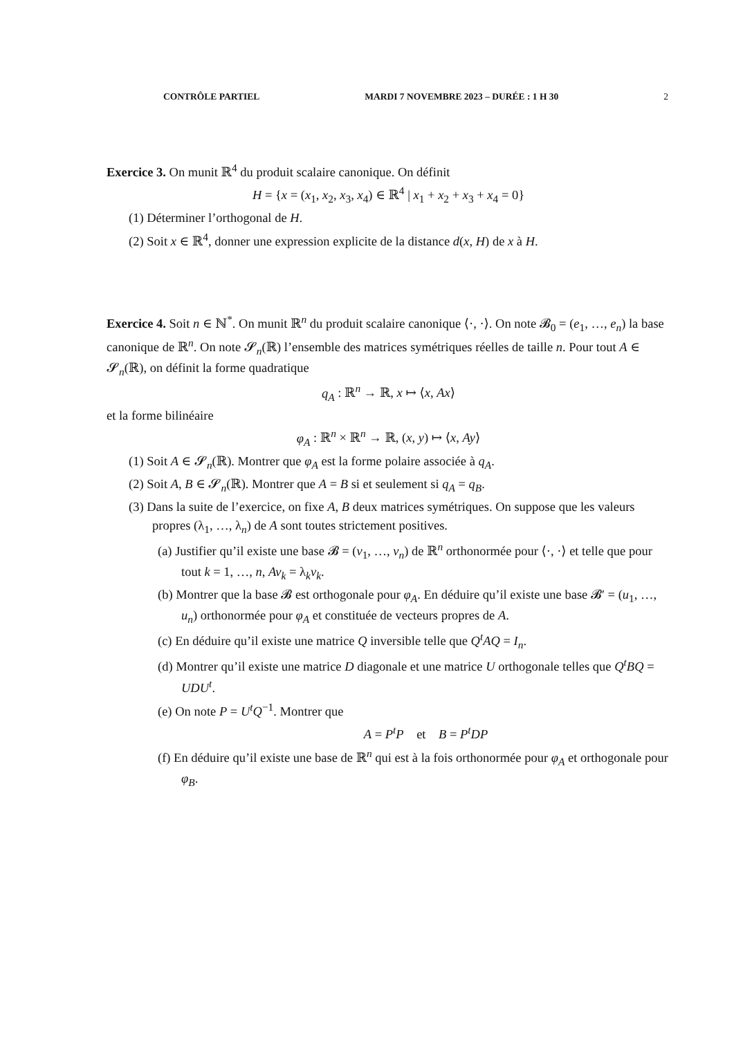CONTRÔLE PARTIEL MARDI 7 NOVEMBRE 2023 – DURÉE : 1 H 30 2
Exercice 3. On munit ℝ<sup>4</sup> du produit scalaire canonique. On définit
H = {x = (x<sub>1</sub>, x<sub>2</sub>, x<sub>3</sub>, x<sub>4</sub>) ∈ ℝ<sup>4</sup> | x<sub>1</sub> + x<sub>2</sub> + x<sub>3</sub> + x<sub>4</sub> = 0}
(1) Déterminer l’orthogonal de H.
(2) Soit x ∈ ℝ<sup>4</sup>, donner une expression explicite de la distance d(x, H) de x à H.
Exercice 4. Soit n ∈ ℕ<sup>*</sup>. On munit ℝ<sup>n</sup> du produit scalaire canonique ⟨·, ·⟩. On note 𝓑<sub>0</sub> = (e<sub>1</sub>, …, e<sub>n</sub>) la base canonique de ℝ<sup>n</sup>. On note 𝓢<sub>n</sub>(ℝ) l’ensemble des matrices symétriques réelles de taille n. Pour tout A ∈ 𝓢<sub>n</sub>(ℝ), on définit la forme quadratique
q<sub>A</sub> : ℝ<sup>n</sup> → ℝ, x ↦ ⟨x, Ax⟩
et la forme bilinéaire
φ<sub>A</sub> : ℝ<sup>n</sup> × ℝ<sup>n</sup> → ℝ, (x, y) ↦ ⟨x, Ay⟩
(1) Soit A ∈ 𝓢<sub>n</sub>(ℝ). Montrer que φ<sub>A</sub> est la forme polaire associée à q<sub>A</sub>.
(2) Soit A, B ∈ 𝓢<sub>n</sub>(ℝ). Montrer que A = B si et seulement si q<sub>A</sub> = q<sub>B</sub>.
(3) Dans la suite de l’exercice, on fixe A, B deux matrices symétriques. On suppose que les valeurs propres (λ<sub>1</sub>, …, λ<sub>n</sub>) de A sont toutes strictement positives.
(a) Justifier qu’il existe une base 𝓑 = (v<sub>1</sub>, …, v<sub>n</sub>) de ℝ<sup>n</sup> orthonormée pour ⟨·, ·⟩ et telle que pour tout k = 1, …, n, Av<sub>k</sub> = λ<sub>k</sub>v<sub>k</sub>.
(b) Montrer que la base 𝓑 est orthogonale pour φ<sub>A</sub>. En déduire qu’il existe une base 𝓑′ = (u<sub>1</sub>, …, u<sub>n</sub>) orthonormée pour φ<sub>A</sub> et constituée de vecteurs propres de A.
(c) En déduire qu’il existe une matrice Q inversible telle que Q<sup>t</sup>AQ = I<sub>n</sub>.
(d) Montrer qu’il existe une matrice D diagonale et une matrice U orthogonale telles que Q<sup>t</sup>BQ = UDU<sup>t</sup>.
(e) On note P = U<sup>t</sup>Q<sup>−1</sup>. Montrer que
A = P<sup>t</sup>P et B = P<sup>t</sup>DP
(f) En déduire qu’il existe une base de ℝ<sup>n</sup> qui est à la fois orthonormée pour φ<sub>A</sub> et orthogonale pour φ<sub>B</sub>.